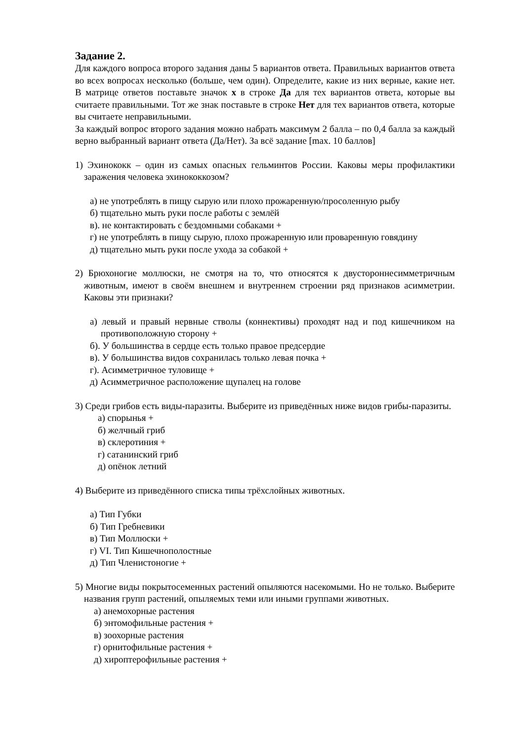Задание 2.
Для каждого вопроса второго задания даны 5 вариантов ответа. Правильных вариантов ответа во всех вопросах несколько (больше, чем один). Определите, какие из них верные, какие нет. В матрице ответов поставьте значок x в строке Да для тех вариантов ответа, которые вы считаете правильными. Тот же знак поставьте в строке Нет для тех вариантов ответа, которые вы считаете неправильными.
За каждый вопрос второго задания можно набрать максимум 2 балла – по 0,4 балла за каждый верно выбранный вариант ответа (Да/Нет). За всё задание [max. 10 баллов]
1) Эхинококк – один из самых опасных гельминтов России. Каковы меры профилактики заражения человека эхинококкозом?
а) не употреблять в пищу сырую или плохо прожаренную/просоленную рыбу
б) тщательно мыть руки после работы с землёй
в). не контактировать с бездомными собаками +
г) не употреблять в пищу сырую, плохо прожаренную или проваренную говядину
д) тщательно мыть руки после ухода за собакой +
2) Брюхоногие моллюски, не смотря на то, что относятся к двустороннесимметричным животным, имеют в своём внешнем и внутреннем строении ряд признаков асимметрии. Каковы эти признаки?
а) левый и правый нервные стволы (коннективы) проходят над и под кишечником на противоположную сторону +
б). У большинства в сердце есть только правое предсердие
в). У большинства видов сохранилась только левая почка +
г). Асимметричное туловище +
д) Асимметричное расположение щупалец на голове
3) Среди грибов есть виды-паразиты. Выберите из приведённых ниже видов грибы-паразиты.
а) спорынья +
б) желчный гриб
в) склеротиния +
г) сатанинский гриб
д) опёнок летний
4) Выберите из приведённого списка типы трёхслойных животных.
а) Тип Губки
б) Тип Гребневики
в) Тип Моллюски +
г) VI. Тип Кишечнополостные
д) Тип Членистоногие +
5) Многие виды покрытосеменных растений опыляются насекомыми. Но не только. Выберите названия групп растений, опыляемых теми или иными группами животных.
а) анемохорные растения
б) энтомофильные растения +
в) зоохорные растения
г) орнитофильные растения +
д) хироптерофильные растения +